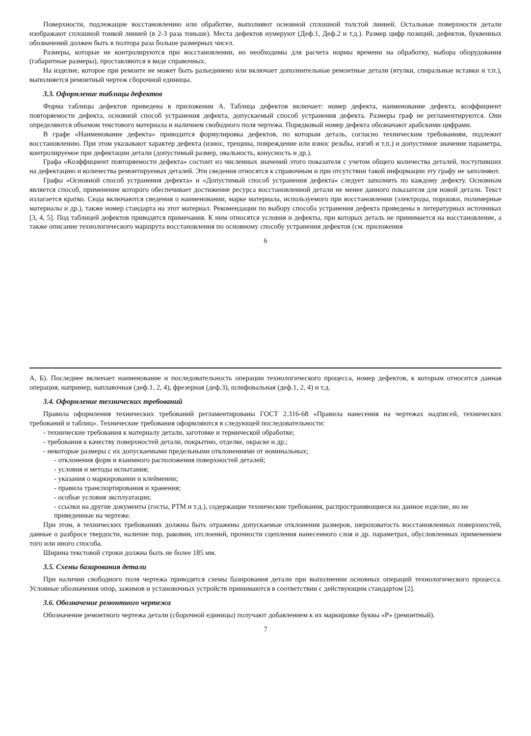Поверхности, подлежащие восстановлению или обработке, выполняют основной сплошной толстой линией. Остальные поверхности детали изображают сплошной тонкой линией (в 2-3 раза тоньше). Места дефектов нумеруют (Деф.1, Деф.2 и т.д.). Размер цифр позиций, дефектов, буквенных обозначений должен быть в полтора раза больше размерных чисел.
Размеры, которые не контролируются при восстановлении, но необходимы для расчета нормы времени на обработку, выбора оборудования (габаритные размеры), проставляются в виде справочных.
На изделие, которое при ремонте не может быть разъединено или включает дополнительные ремонтные детали (втулки, спиральные вставки и т.п.), выполняется ремонтный чертеж сборочной единицы.
3.3. Оформление таблицы дефектов
Форма таблицы дефектов приведена в приложении А. Таблица дефектов включает: номер дефекта, наименование дефекта, коэффициент повторяемости дефекта, основной способ устранения дефекта, допускаемый способ устранения дефекта. Размеры граф не регламентируются. Они определяются объемом текстового материала и наличием свободного поля чертежа. Порядковый номер дефекта обозначают арабскими цифрами.
В графе «Наименование дефекта» приводится формулировка дефектов, по которым деталь, согласно техническим требованиям, подлежит восстановлению. При этом указывают характер дефекта (износ, трещина, повреждение или износ резьбы, изгиб и т.п.) и допустимое значение параметра, контролируемое при дефектации детали (допустимый размер, овальность, конусность и др.).
Графа «Коэффициент повторяемости дефекта» состоит из численных значений этого показателя с учетом общего количества деталей, поступивших на дефектацию и количества ремонтируемых деталей. Эти сведения относятся к справочным и при отсутствии такой информации эту графу не заполняют.
Графы «Основной способ устранения дефекта» и «Допустимый способ устранения дефекта» следует заполнять по каждому дефекту. Основным является способ, применение которого обеспечивает достижение ресурса восстановленной детали не менее данного показателя для новой детали. Текст излагается кратко. Сюда включаются сведения о наименовании, марке материала, используемого при восстановлении (электроды, порошки, полимерные материалы и др.), также номер стандарта на этот материал. Рекомендации по выбору способа устранения дефекта приведены в литературных источниках [3, 4, 5]. Под таблицей дефектов приводятся примечания. К ним относятся условия и дефекты, при которых деталь не принимается на восстановление, а также описание технологического маршрута восстановления по основному способу устранения дефектов (см. приложения
6
А, Б). Последнее включает наименование и последовательность операции технологического процесса, номер дефектов, к которым относится данная операция, например, наплавочная (деф.1, 2, 4), фрезерная (деф.3), шлифовальная (деф.1, 2, 4) и т.д.
3.4. Оформление технических требований
Правила оформления технических требований регламентированы ГОСТ 2.316-68 «Правила нанесения на чертежах надписей, технических требований и таблиц». Технические требования оформляются в следующей последовательности:
- технические требования к материалу детали, заготовке и термической обработке;
- требования к качеству поверхностей детали, покрытию, отделке, окраске и др.;
- некоторые размеры с их допускаемыми предельными отклонениями от номинальных;
- отклонения форм и взаимного расположения поверхностей деталей;
- условия и методы испытания;
- указания о маркировании и клеймении;
- правила транспортирования и хранения;
- особые условия эксплуатации;
- ссылки на другие документы (госты, РТМ и т.д.), содержащие технические требования, распространяющиеся на данное изделие, но не приведенные на чертеже.
При этом, в технических требованиях должны быть отражены допускаемые отклонения размеров, шероховатость восстановленных поверхностей, данные о разбросе твердости, наличие пор, раковин, отслоений, прочности сцепления нанесенного слоя и др. параметрах, обусловленных применением того или иного способа.
Ширина текстовой строки должна быть не более 185 мм.
3.5. Схемы базирования детали
При наличии свободного поля чертежа приводятся схемы базирования детали при выполнении основных операций технологического процесса. Условные обозначения опор, зажимов и установочных устройств принимаются в соответствии с действующим стандартом [2].
3.6. Обозначение ремонтного чертежа
Обозначение ремонтного чертежа детали (сборочной единицы) получают добавлением к их маркировке буквы «Р» (ремонтный).
7